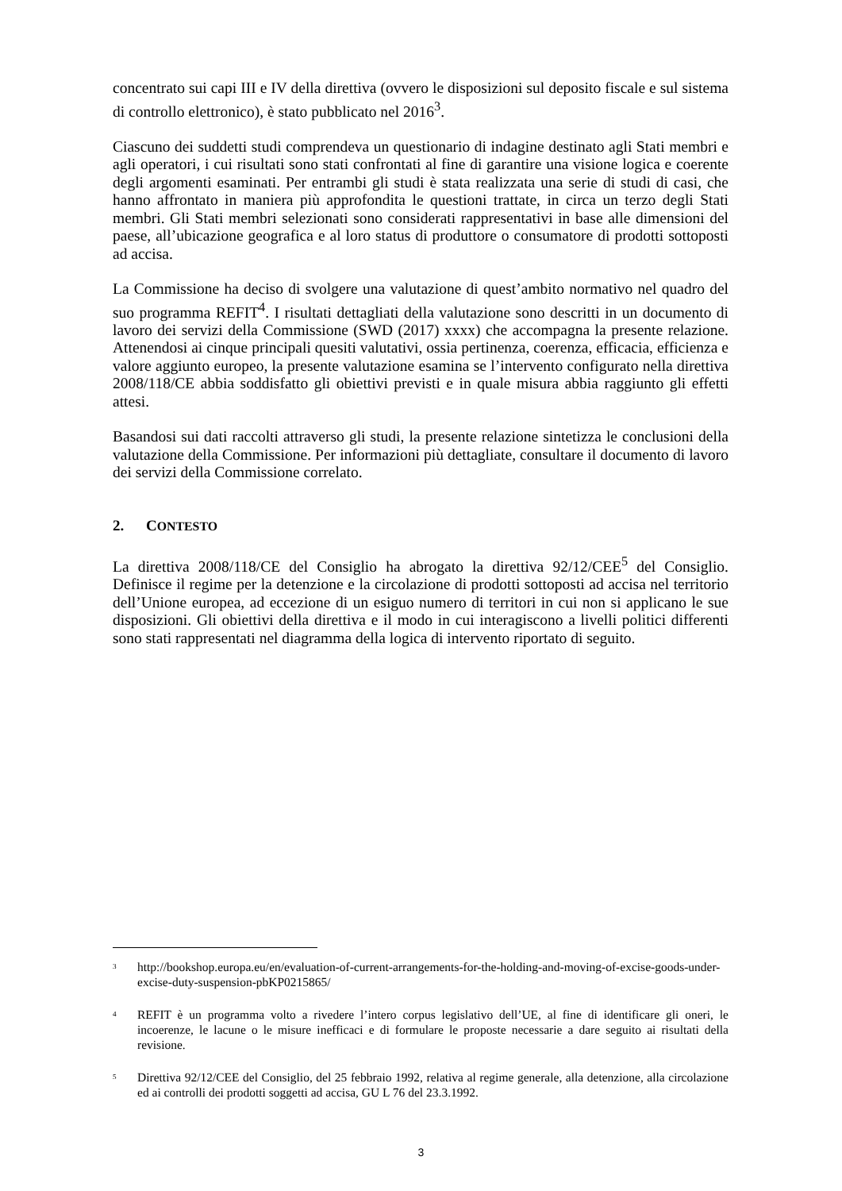concentrato sui capi III e IV della direttiva (ovvero le disposizioni sul deposito fiscale e sul sistema di controllo elettronico), è stato pubblicato nel 2016<sup>3</sup>.
Ciascuno dei suddetti studi comprendeva un questionario di indagine destinato agli Stati membri e agli operatori, i cui risultati sono stati confrontati al fine di garantire una visione logica e coerente degli argomenti esaminati. Per entrambi gli studi è stata realizzata una serie di studi di casi, che hanno affrontato in maniera più approfondita le questioni trattate, in circa un terzo degli Stati membri. Gli Stati membri selezionati sono considerati rappresentativi in base alle dimensioni del paese, all’ubicazione geografica e al loro status di produttore o consumatore di prodotti sottoposti ad accisa.
La Commissione ha deciso di svolgere una valutazione di quest’ambito normativo nel quadro del suo programma REFIT<sup>4</sup>. I risultati dettagliati della valutazione sono descritti in un documento di lavoro dei servizi della Commissione (SWD (2017) xxxx) che accompagna la presente relazione. Attenendosi ai cinque principali quesiti valutativi, ossia pertinenza, coerenza, efficacia, efficienza e valore aggiunto europeo, la presente valutazione esamina se l’intervento configurato nella direttiva 2008/118/CE abbia soddisfatto gli obiettivi previsti e in quale misura abbia raggiunto gli effetti attesi.
Basandosi sui dati raccolti attraverso gli studi, la presente relazione sintetizza le conclusioni della valutazione della Commissione. Per informazioni più dettagliate, consultare il documento di lavoro dei servizi della Commissione correlato.
2. CONTESTO
La direttiva 2008/118/CE del Consiglio ha abrogato la direttiva 92/12/CEE<sup>5</sup> del Consiglio. Definisce il regime per la detenzione e la circolazione di prodotti sottoposti ad accisa nel territorio dell’Unione europea, ad eccezione di un esiguo numero di territori in cui non si applicano le sue disposizioni. Gli obiettivi della direttiva e il modo in cui interagiscono a livelli politici differenti sono stati rappresentati nel diagramma della logica di intervento riportato di seguito.
<sup>3</sup> http://bookshop.europa.eu/en/evaluation-of-current-arrangements-for-the-holding-and-moving-of-excise-goods-under-excise-duty-suspension-pbKP0215865/
<sup>4</sup> REFIT è un programma volto a rivedere l’intero corpus legislativo dell’UE, al fine di identificare gli oneri, le incoerenze, le lacune o le misure inefficaci e di formulare le proposte necessarie a dare seguito ai risultati della revisione.
<sup>5</sup> Direttiva 92/12/CEE del Consiglio, del 25 febbraio 1992, relativa al regime generale, alla detenzione, alla circolazione ed ai controlli dei prodotti soggetti ad accisa, GU L 76 del 23.3.1992.
3